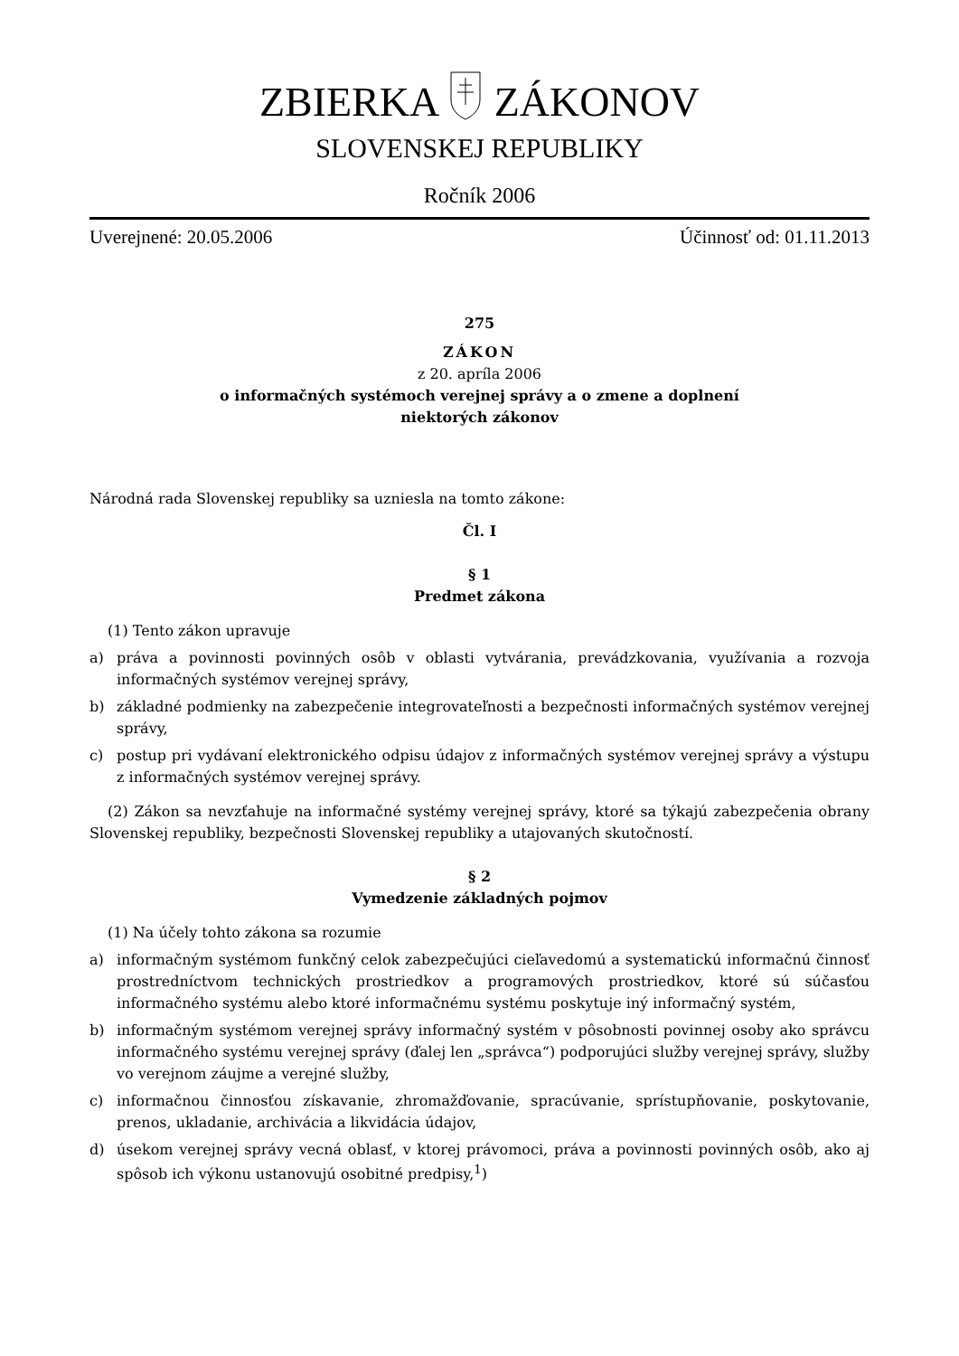ZBIERKA ZÁKONOV
SLOVENSKEJ REPUBLIKY
Ročník 2006
Uverejnené: 20.05.2006 Účinnosť od: 01.11.2013
275
ZÁKON
z 20. apríla 2006
o informačných systémoch verejnej správy a o zmene a doplnení
niektorých zákonov
Národná rada Slovenskej republiky sa uzniesla na tomto zákone:
Čl. I
§ 1
Predmet zákona
(1) Tento zákon upravuje
a) práva a povinnosti povinných osôb v oblasti vytvárania, prevádzkovania, využívania a rozvoja informačných systémov verejnej správy,
b) základné podmienky na zabezpečenie integrovateľnosti a bezpečnosti informačných systémov verejnej správy,
c) postup pri vydávaní elektronického odpisu údajov z informačných systémov verejnej správy a výstupu z informačných systémov verejnej správy.
(2) Zákon sa nevzťahuje na informačné systémy verejnej správy, ktoré sa týkajú zabezpečenia obrany Slovenskej republiky, bezpečnosti Slovenskej republiky a utajovaných skutočností.
§ 2
Vymedzenie základných pojmov
(1) Na účely tohto zákona sa rozumie
a) informačným systémom funkčný celok zabezpečujúci cieľavedomú a systematickú informačnú činnosť prostredníctvom technických prostriedkov a programových prostriedkov, ktoré sú súčasťou informačného systému alebo ktoré informačnému systému poskytuje iný informačný systém,
b) informačným systémom verejnej správy informačný systém v pôsobnosti povinnej osoby ako správcu informačného systému verejnej správy (ďalej len „správca“) podporujúci služby verejnej správy, služby vo verejnom záujme a verejné služby,
c) informačnou činnosťou získavanie, zhromažďovanie, spracúvanie, sprístupňovanie, poskytovanie, prenos, ukladanie, archivácia a likvidácia údajov,
d) úsekom verejnej správy vecná oblasť, v ktorej právomoci, práva a povinnosti povinných osôb, ako aj spôsob ich výkonu ustanovujú osobitné predpisy,<sup>1</sup>)